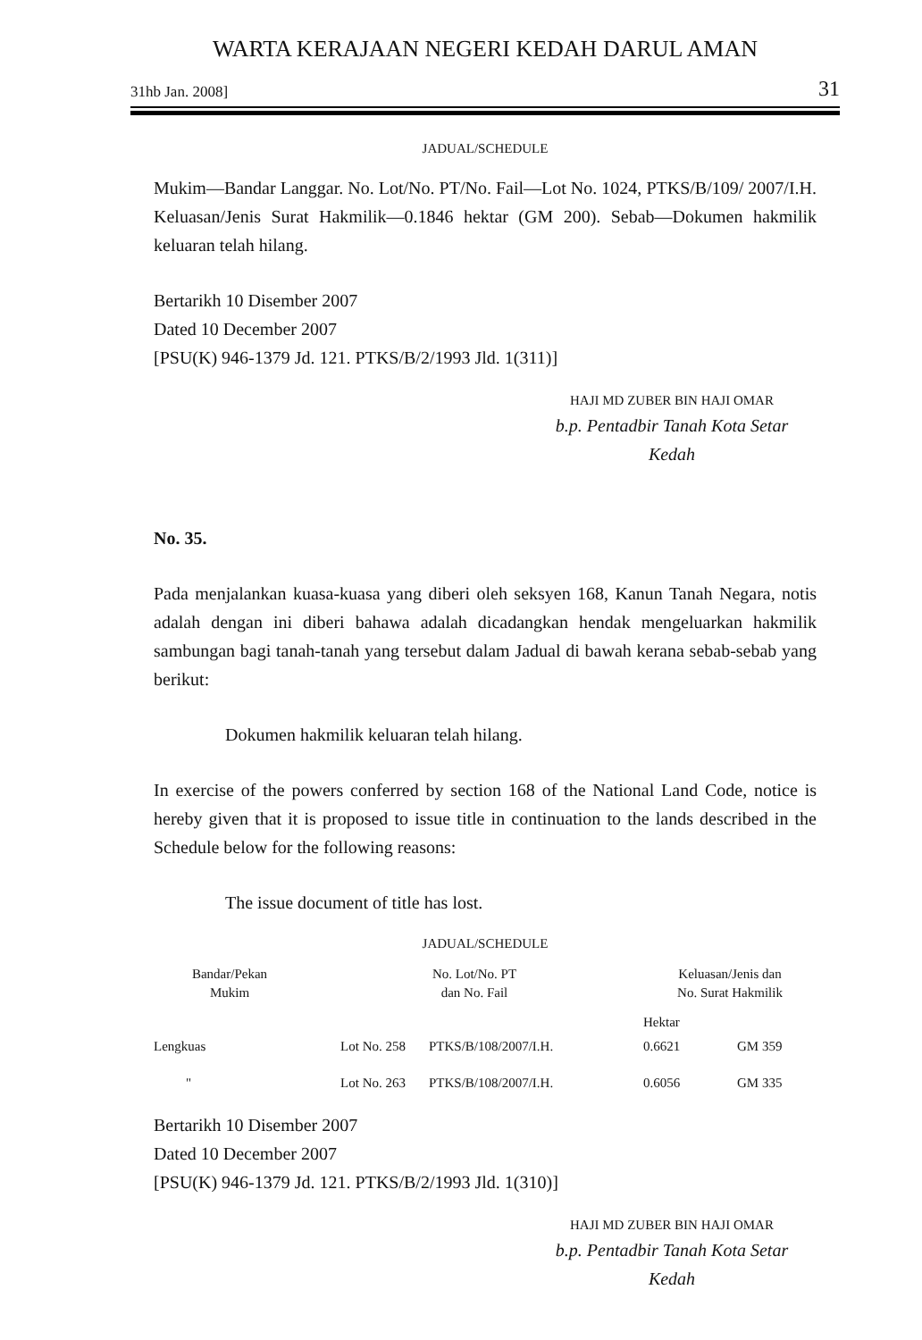WARTA KERAJAAN NEGERI KEDAH DARUL AMAN
31hb Jan. 2008] 31
JADUAL/SCHEDULE
Mukim—Bandar Langgar. No. Lot/No. PT/No. Fail—Lot No. 1024, PTKS/B/109/ 2007/I.H. Keluasan/Jenis Surat Hakmilik—0.1846 hektar (GM 200). Sebab—Dokumen hakmilik keluaran telah hilang.
Bertarikh 10 Disember 2007
Dated 10 December 2007
[PSU(K) 946-1379 Jd. 121. PTKS/B/2/1993 Jld. 1(311)]
HAJI MD ZUBER BIN HAJI OMAR
b.p. Pentadbir Tanah Kota Setar
Kedah
No. 35.
Pada menjalankan kuasa-kuasa yang diberi oleh seksyen 168, Kanun Tanah Negara, notis adalah dengan ini diberi bahawa adalah dicadangkan hendak mengeluarkan hakmilik sambungan bagi tanah-tanah yang tersebut dalam Jadual di bawah kerana sebab-sebab yang berikut:
Dokumen hakmilik keluaran telah hilang.
In exercise of the powers conferred by section 168 of the National Land Code, notice is hereby given that it is proposed to issue title in continuation to the lands described in the Schedule below for the following reasons:
The issue document of title has lost.
JADUAL/SCHEDULE
| Bandar/Pekan Mukim | No. Lot/No. PT dan No. Fail | | Keluasan/Jenis dan No. Surat Hakmilik | |
| | | | Hektar | |
| Lengkuas | Lot No. 258 | PTKS/B/108/2007/I.H. | 0.6621 | GM 359 |
| " | Lot No. 263 | PTKS/B/108/2007/I.H. | 0.6056 | GM 335 |
Bertarikh 10 Disember 2007
Dated 10 December 2007
[PSU(K) 946-1379 Jd. 121. PTKS/B/2/1993 Jld. 1(310)]
HAJI MD ZUBER BIN HAJI OMAR
b.p. Pentadbir Tanah Kota Setar
Kedah